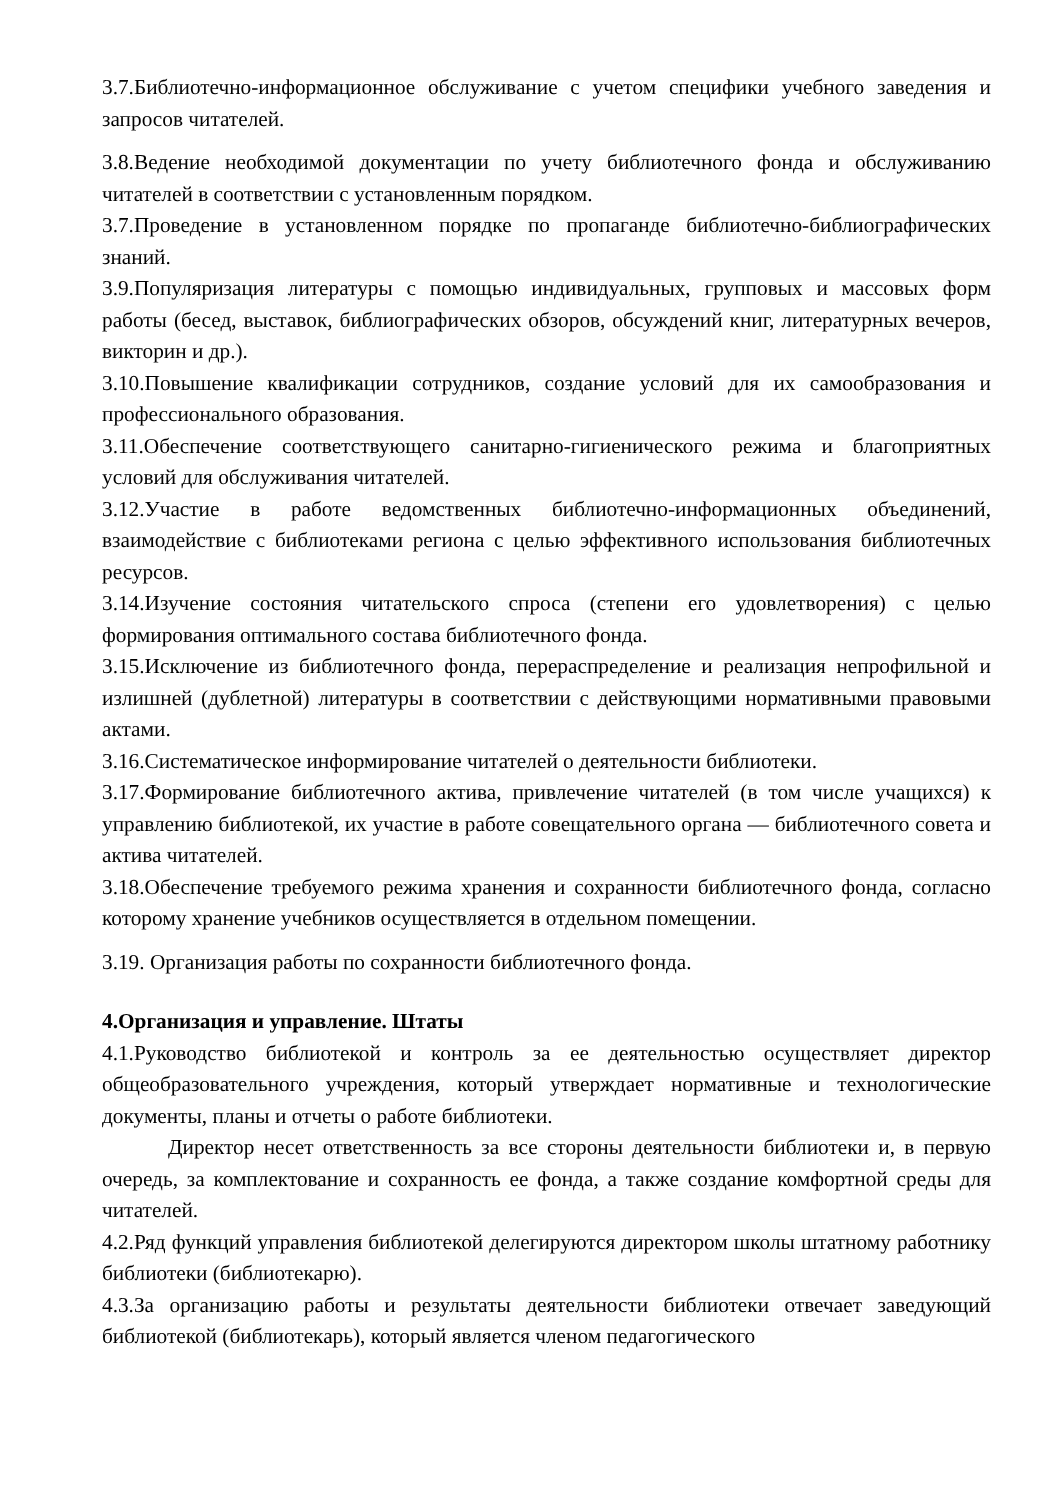3.7.Библиотечно-информационное обслуживание с учетом специфики учебного заведения и запросов читателей.
3.8.Ведение необходимой документации по учету библиотечного фонда и обслуживанию читателей в соответствии с установленным порядком.
3.7.Проведение в установленном порядке по пропаганде библиотечно-библиографических знаний.
3.9.Популяризация литературы с помощью индивидуальных, групповых и массовых форм работы (бесед, выставок, библиографических обзоров, обсуждений книг, литературных вечеров, викторин и др.).
3.10.Повышение квалификации сотрудников, создание условий для их самообразования и профессионального образования.
3.11.Обеспечение соответствующего санитарно-гигиенического режима и благоприятных условий для обслуживания читателей.
3.12.Участие в работе ведомственных библиотечно-информационных объединений, взаимодействие с библиотеками региона с целью эффективного использования библиотечных ресурсов.
3.14.Изучение состояния читательского спроса (степени его удовлетворения) с целью формирования оптимального состава библиотечного фонда.
3.15.Исключение из библиотечного фонда, перераспределение и реализация непрофильной и излишней (дублетной) литературы в соответствии с действующими нормативными правовыми актами.
3.16.Систематическое информирование читателей о деятельности библиотеки.
3.17.Формирование библиотечного актива, привлечение читателей (в том числе учащихся) к управлению библиотекой, их участие в работе совещательного органа — библиотечного совета и актива читателей.
3.18.Обеспечение требуемого режима хранения и сохранности библиотечного фонда, согласно которому хранение учебников осуществляется в отдельном помещении.
3.19. Организация работы по сохранности библиотечного фонда.
4.Организация и управление. Штаты
4.1.Руководство библиотекой и контроль за ее деятельностью осуществляет директор общеобразовательного учреждения, который утверждает нормативные и технологические документы, планы и отчеты о работе библиотеки.
Директор несет ответственность за все стороны деятельности библиотеки и, в первую очередь, за комплектование и сохранность ее фонда, а также создание комфортной среды для читателей.
4.2.Ряд функций управления библиотекой делегируются директором школы штатному работнику библиотеки (библиотекарю).
4.3.За организацию работы и результаты деятельности библиотеки отвечает заведующий библиотекой (библиотекарь), который является членом педагогического